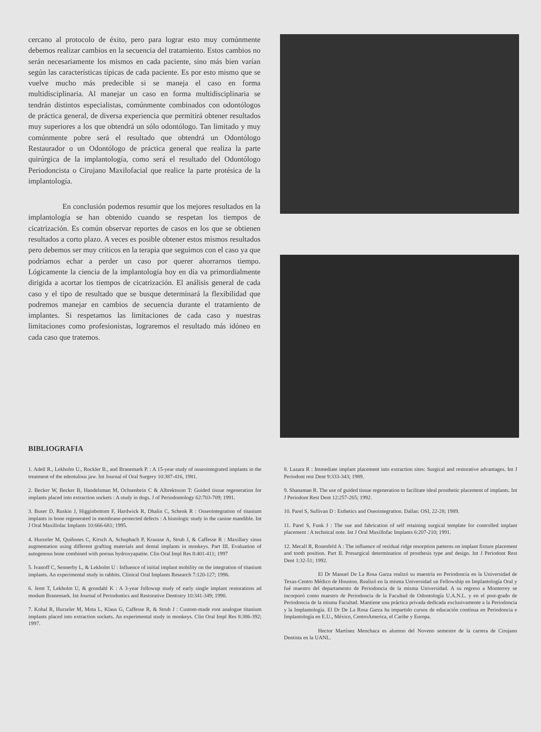cercano al protocolo de éxito, pero para lograr esto muy comúnmente debemos realizar cambios en la secuencia del tratamiento. Estos cambios no serán necesariamente los mismos en cada paciente, sino más bien varían según las características típicas de cada paciente. Es por esto mismo que se vuelve mucho más predecible si se maneja el caso en forma multidisciplinaria. Al manejar un caso en forma multidisciplinaria se tendrán distintos especialistas, comúnmente combinados con odontólogos de práctica general, de diversa experiencia que permitirá obtener resultados muy superiores a los que obtendrá un sólo odontólogo. Tan limitado y muy comúnmente pobre será el resultado que obtendrá un Odontólogo Restaurador o un Odontólogo de práctica general que realiza la parte quirúrgica de la implantología, como será el resultado del Odontólogo Periodoncista o Cirujano Maxilofacial que realice la parte protésica de la implantología.
En conclusión podemos resumir que los mejores resultados en la implantología se han obtenido cuando se respetan los tiempos de cicatrización. Es común observar reportes de casos en los que se obtienen resultados a corto plazo. A veces es posible obtener estos mismos resultados pero debemos ser muy críticos en la terapia que seguimos con el caso ya que podríamos echar a perder un caso por querer ahorrarnos tiempo. Lógicamente la ciencia de la implantología hoy en día va primordialmente dirigida a acortar los tiempos de cicatrización. El análisis general de cada caso y el tipo de resultado que se busque determinará la flexibilidad que podremos manejar en cambios de secuencia durante el tratamiento de implantes. Si respetamos las limitaciones de cada caso y nuestras limitaciones como profesionistas, lograremos el resultado más idóneo en cada caso que tratemos.
BIBLIOGRAFIA
1. Adell R., Lekholm U., Rockler B., and Branemark P. : A 15-year study of osseointegrated implants in the treatment of the edentulous jaw. Int Journal of Oral Surgery 10:387-416, 1981.
2. Becker W, Becker B, Handelsman M, Ochsenbein C & Albrektsson T: Guided tissue regeneration for implants placed into extraction sockets : A study in dogs. J of Periodontology 62:703-709; 1991.
3. Buser D, Ruskin J, Higginbottom F, Hardwick R, Dhalin C, Schenk R : Osseointegration of titanium implants in bone regenerated in membrane-protected defects : A histologic study in the canine mandible. Int J Oral Maxillofac Implants 10:666-681; 1995.
4. Hurzeler M, Quiñones C, Kirsch A, Schupbach P, Krausse A, Strub J, & Caffesse R : Maxillary sinus augmentation using different grafting materials and dental implants in monkeys. Part III. Evaluation of autogenous bone combined with porous hydroxyapatite. Clin Oral Impl Res 8:401-411; 1997
5. Ivanoff C, Sennerby L, & Lekholm U : Influence of initial implant mobility on the integration of titanium implants. An experimental study in rabbits. Clinical Oral Implants Research 7:120-127; 1996.
6. Jemt T, Lekholm U, & grondahl K : A 3-year followup study of early single implant restorations ad modum Branemark. Int Journal of Periodontics and Restorative Dentistry 10:341-349; 1990.
7. Kohal R, Hurzeler M, Mota L, Klaus G, Caffesse R, & Strub J : Custom-made root analogue titanium implants placed into extraction sockets. An experimental study in monkeys. Clin Oral Impl Res 8:386-392; 1997.
8. Lazara R : Immediate implant placement into extraction sites: Surgical and restorative advantages. Int J Periodont rest Dent 9:333-343; 1989.
9. Shanaman R. The use of guided tissue regeneration to facilitate ideal prosthetic placement of implants. Int J Periodont Rest Dent 12:257-265; 1992.
10. Parel S, Sullivan D : Esthetics and Oseointegration. Dallas: OSI, 22-28; 1989.
11. Parel S, Funk J : The sue and fabrication of self retaining surgical template for controlled implant placement : A technical note. Int J Oral Maxillofac Implants 6:207-210; 1991.
12. Mecall R, Rosenfeld A : The influence of residual ridge resorption patterns on implant fixture placement and tooth position. Part II. Presurgical determination of prosthesis type and design. Int J Periodont Rest Dent 1:32-51; 1992.
El Dr Manuel De La Rosa Garza realizó su maestría en Periodoncia en la Universidad de Texas-Centro Médico de Houston. Realizó en la misma Universidad un Fellowship en Implantología Oral y fué maestro del departamento de Periodoncia de la misma Universidad. A su regreso a Monterrey se incorporó como maestro de Periodoncia de la Facultad de Odontología U.A.N.L. y en el post-grado de Periodoncia de la misma Facultad. Mantiene una práctica privada dedicada exclusivamente a la Periodoncia y la Implantología. El Dr De La Rosa Garza ha impartido cursos de educación contínua en Periodoncia e Implantología en E.U., México, CentroAmerica, el Caribe y Europa.
Hector Martínez Menchaca es alumno del Noveno semestre de la carrera de Cirujano Dentista en la UANL.